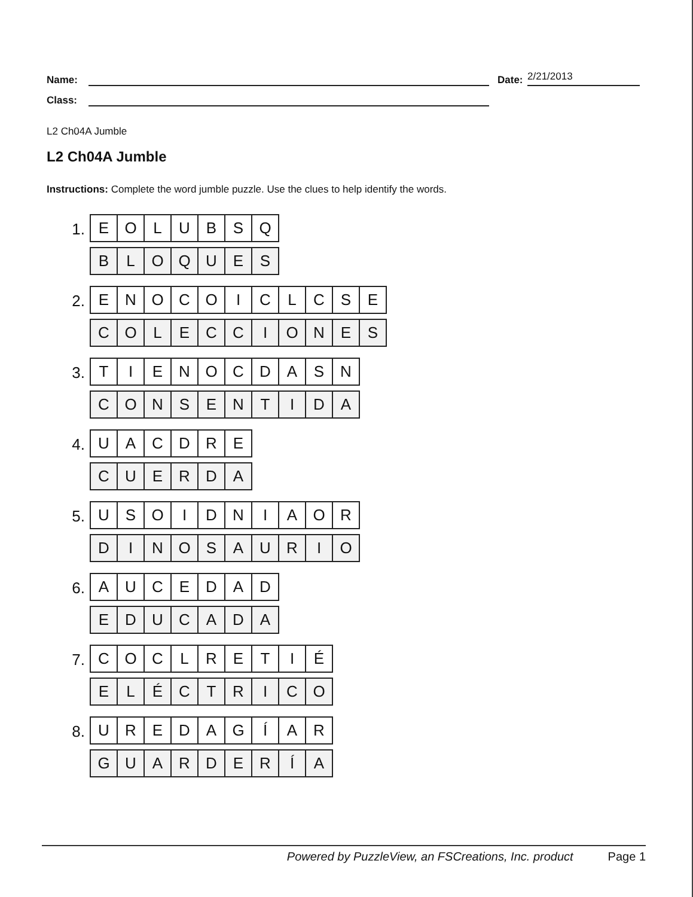Name: Date: 2/21/2013
Class:
L2 Ch04A Jumble
L2 Ch04A Jumble
Instructions: Complete the word jumble puzzle. Use the clues to help identify the words.
1.
| E | O | L | U | B | S | Q |
| B | L | O | Q | U | E | S |
2.
| E | N | O | C | O | I | C | L | C | S | E |
| C | O | L | E | C | C | I | O | N | E | S |
3.
| T | I | E | N | O | C | D | A | S | N |
| C | O | N | S | E | N | T | I | D | A |
4.
| U | A | C | D | R | E |
| C | U | E | R | D | A |
5.
| U | S | O | I | D | N | I | A | O | R |
| D | I | N | O | S | A | U | R | I | O |
6.
| A | U | C | E | D | A | D |
| E | D | U | C | A | D | A |
7.
| C | O | C | L | R | E | T | I | É |
| E | L | É | C | T | R | I | C | O |
8.
| U | R | E | D | A | G | Í | A | R |
| G | U | A | R | D | E | R | Í | A |
Powered by PuzzleView, an FSCreations, Inc. product Page 1